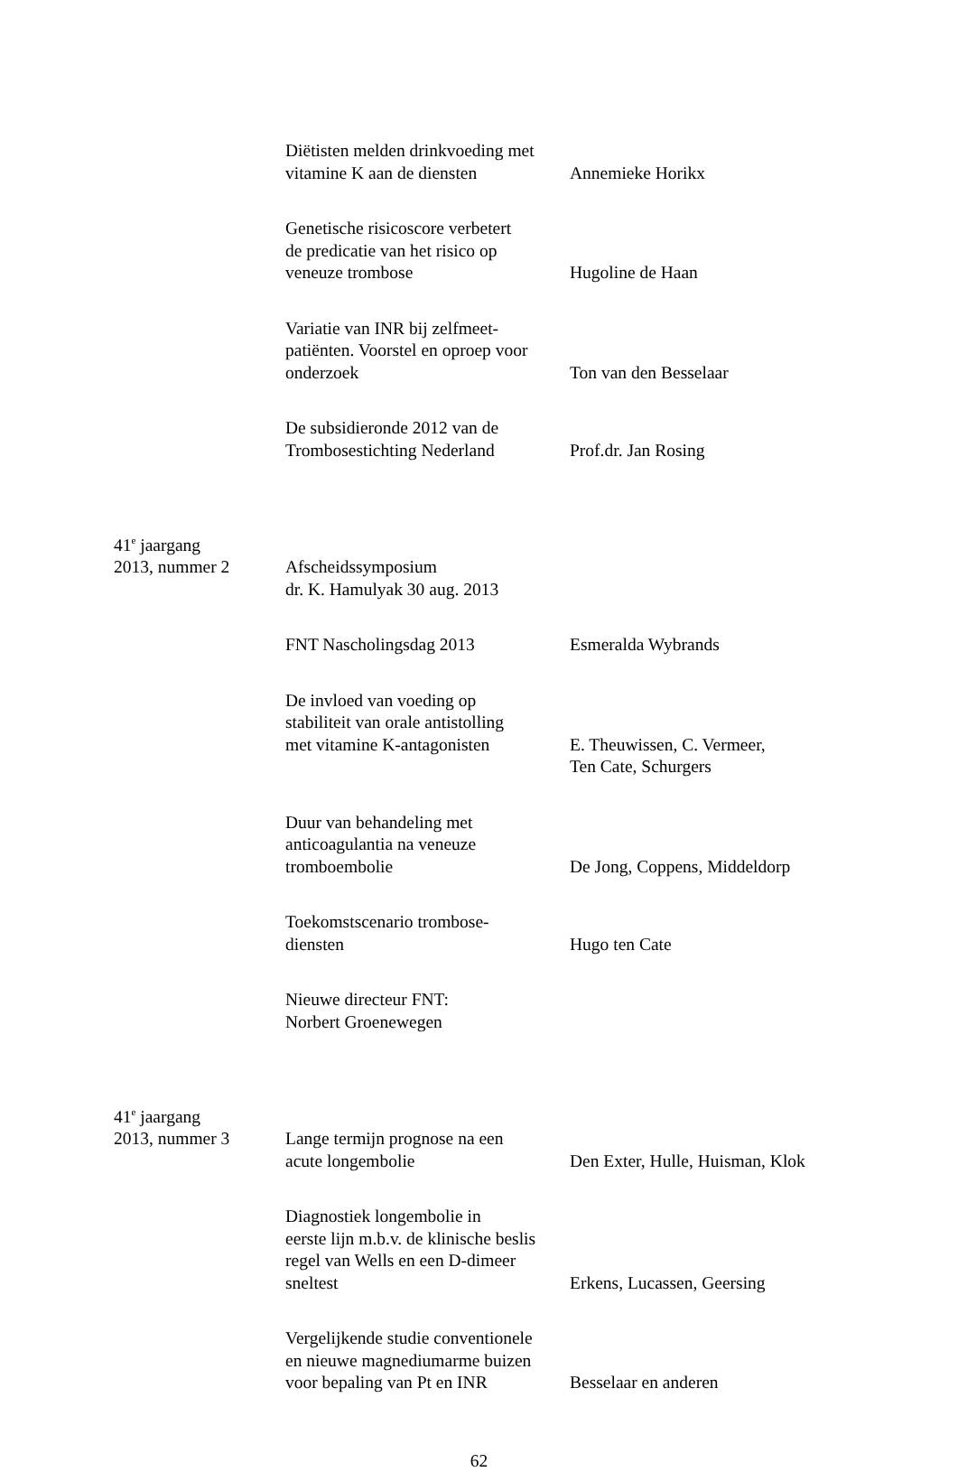Diëtisten melden drinkvoeding met
vitamine K aan de diensten
Annemieke Horikx
Genetische risicoscore verbetert
de predicatie van het risico op
veneuze trombose
Hugoline de Haan
Variatie van INR bij zelfmeet-
patiënten. Voorstel en oproep voor
onderzoek
Ton van den Besselaar
De subsidieronde 2012 van de
Trombosestichting Nederland
Prof.dr. Jan Rosing
41<sup>e</sup> jaargang
2013, nummer 2 Afscheidssymposium
dr. K. Hamulyak 30 aug. 2013
FNT Nascholingsdag 2013
Esmeralda Wybrands
De invloed van voeding op
stabiliteit van orale antistolling
met vitamine K-antagonisten
E. Theuwissen, C. Vermeer,
Ten Cate, Schurgers
Duur van behandeling met
anticoagulantia na veneuze
tromboembolie
De Jong, Coppens, Middeldorp
Toekomstscenario trombose-
diensten
Hugo ten Cate
Nieuwe directeur FNT:
Norbert Groenewegen
41<sup>e</sup> jaargang
2013, nummer 3
Lange termijn prognose na een
acute longembolie
Den Exter, Hulle, Huisman, Klok
Diagnostiek longembolie in
eerste lijn m.b.v. de klinische beslis
regel van Wells en een D-dimeer
sneltest
Erkens, Lucassen, Geersing
Vergelijkende studie conventionele
en nieuwe magnediumarme buizen
voor bepaling van Pt en INR
Besselaar en anderen
62